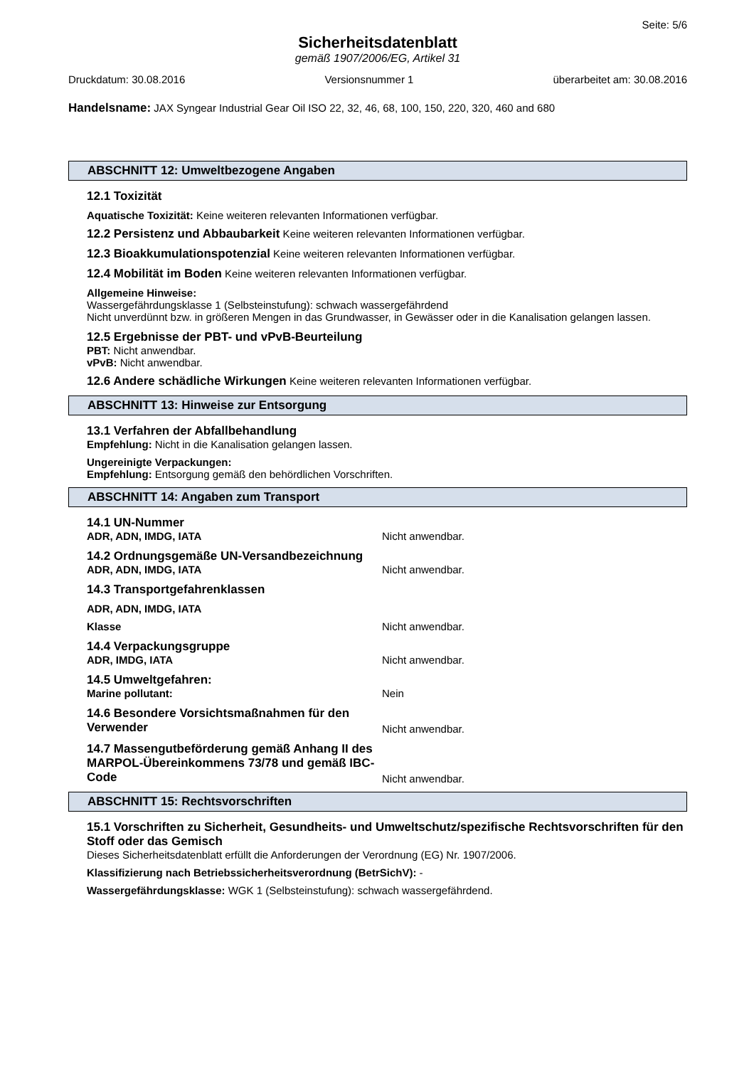Seite: 5/6
Sicherheitsdatenblatt
gemäß 1907/2006/EG, Artikel 31
Druckdatum: 30.08.2016 Versionsnummer 1 überarbeitet am: 30.08.2016
Handelsname: JAX Syngear Industrial Gear Oil ISO 22, 32, 46, 68, 100, 150, 220, 320, 460 and 680
ABSCHNITT 12: Umweltbezogene Angaben
12.1 Toxizität
Aquatische Toxizität: Keine weiteren relevanten Informationen verfügbar.
12.2 Persistenz und Abbaubarkeit Keine weiteren relevanten Informationen verfügbar.
12.3 Bioakkumulationspotenzial Keine weiteren relevanten Informationen verfügbar.
12.4 Mobilität im Boden Keine weiteren relevanten Informationen verfügbar.
Allgemeine Hinweise:
Wassergefährdungsklasse 1 (Selbsteinstufung): schwach wassergefährdend
Nicht unverdünnt bzw. in größeren Mengen in das Grundwasser, in Gewässer oder in die Kanalisation gelangen lassen.
12.5 Ergebnisse der PBT- und vPvB-Beurteilung
PBT: Nicht anwendbar.
vPvB: Nicht anwendbar.
12.6 Andere schädliche Wirkungen Keine weiteren relevanten Informationen verfügbar.
ABSCHNITT 13: Hinweise zur Entsorgung
13.1 Verfahren der Abfallbehandlung
Empfehlung: Nicht in die Kanalisation gelangen lassen.
Ungereinigte Verpackungen:
Empfehlung: Entsorgung gemäß den behördlichen Vorschriften.
ABSCHNITT 14: Angaben zum Transport
14.1 UN-Nummer
ADR, ADN, IMDG, IATA Nicht anwendbar.
14.2 Ordnungsgemäße UN-Versandbezeichnung
ADR, ADN, IMDG, IATA Nicht anwendbar.
14.3 Transportgefahrenklassen
ADR, ADN, IMDG, IATA
Klasse Nicht anwendbar.
14.4 Verpackungsgruppe
ADR, IMDG, IATA Nicht anwendbar.
14.5 Umweltgefahren:
Marine pollutant: Nein
14.6 Besondere Vorsichtsmaßnahmen für den Verwender Nicht anwendbar.
14.7 Massengutbeförderung gemäß Anhang II des MARPOL-Übereinkommens 73/78 und gemäß IBC-Code Nicht anwendbar.
ABSCHNITT 15: Rechtsvorschriften
15.1 Vorschriften zu Sicherheit, Gesundheits- und Umweltschutz/spezifische Rechtsvorschriften für den Stoff oder das Gemisch
Dieses Sicherheitsdatenblatt erfüllt die Anforderungen der Verordnung (EG) Nr. 1907/2006.
Klassifizierung nach Betriebssicherheitsverordnung (BetrSichV): -
Wassergefährdungsklasse: WGK 1 (Selbsteinstufung): schwach wassergefährdend.